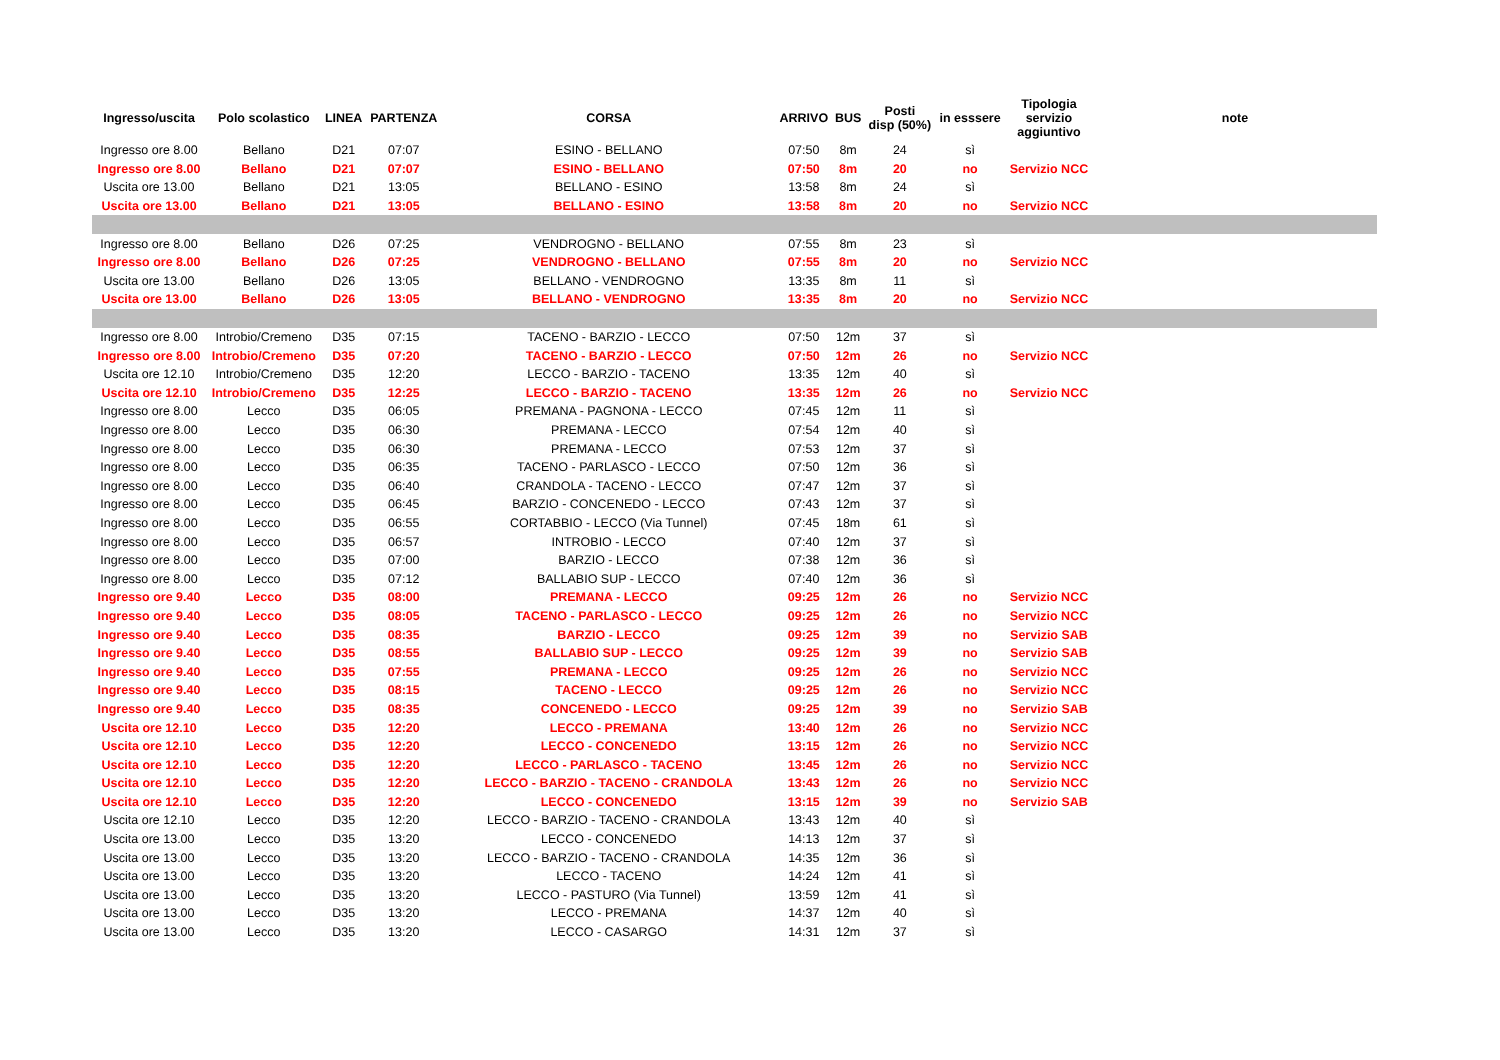| Ingresso/uscita | Polo scolastico | LINEA | PARTENZA | CORSA | ARRIVO | BUS | Posti disp (50%) | in esssere | Tipologia servizio aggiuntivo | note |
| --- | --- | --- | --- | --- | --- | --- | --- | --- | --- | --- |
| Ingresso ore 8.00 | Bellano | D21 | 07:07 | ESINO - BELLANO | 07:50 | 8m | 24 | sì | | |
| Ingresso ore 8.00 | Bellano | D21 | 07:07 | ESINO - BELLANO | 07:50 | 8m | 20 | no | Servizio NCC | |
| Uscita ore 13.00 | Bellano | D21 | 13:05 | BELLANO - ESINO | 13:58 | 8m | 24 | sì | | |
| Uscita ore 13.00 | Bellano | D21 | 13:05 | BELLANO - ESINO | 13:58 | 8m | 20 | no | Servizio NCC | |
| Ingresso ore 8.00 | Bellano | D26 | 07:25 | VENDROGNO - BELLANO | 07:55 | 8m | 23 | sì | | |
| Ingresso ore 8.00 | Bellano | D26 | 07:25 | VENDROGNO - BELLANO | 07:55 | 8m | 20 | no | Servizio NCC | |
| Uscita ore 13.00 | Bellano | D26 | 13:05 | BELLANO - VENDROGNO | 13:35 | 8m | 11 | sì | | |
| Uscita ore 13.00 | Bellano | D26 | 13:05 | BELLANO - VENDROGNO | 13:35 | 8m | 20 | no | Servizio NCC | |
| Ingresso ore 8.00 | Introbio/Cremeno | D35 | 07:15 | TACENO - BARZIO - LECCO | 07:50 | 12m | 37 | sì | | |
| Ingresso ore 8.00 | Introbio/Cremeno | D35 | 07:20 | TACENO - BARZIO - LECCO | 07:50 | 12m | 26 | no | Servizio NCC | |
| Uscita ore 12.10 | Introbio/Cremeno | D35 | 12:20 | LECCO - BARZIO - TACENO | 13:35 | 12m | 40 | sì | | |
| Uscita ore 12.10 | Introbio/Cremeno | D35 | 12:25 | LECCO - BARZIO - TACENO | 13:35 | 12m | 26 | no | Servizio NCC | |
| Ingresso ore 8.00 | Lecco | D35 | 06:05 | PREMANA - PAGNONA - LECCO | 07:45 | 12m | 11 | sì | | |
| Ingresso ore 8.00 | Lecco | D35 | 06:30 | PREMANA - LECCO | 07:54 | 12m | 40 | sì | | |
| Ingresso ore 8.00 | Lecco | D35 | 06:30 | PREMANA - LECCO | 07:53 | 12m | 37 | sì | | |
| Ingresso ore 8.00 | Lecco | D35 | 06:35 | TACENO - PARLASCO - LECCO | 07:50 | 12m | 36 | sì | | |
| Ingresso ore 8.00 | Lecco | D35 | 06:40 | CRANDOLA - TACENO - LECCO | 07:47 | 12m | 37 | sì | | |
| Ingresso ore 8.00 | Lecco | D35 | 06:45 | BARZIO - CONCENEDO - LECCO | 07:43 | 12m | 37 | sì | | |
| Ingresso ore 8.00 | Lecco | D35 | 06:55 | CORTABBIO - LECCO (Via Tunnel) | 07:45 | 18m | 61 | sì | | |
| Ingresso ore 8.00 | Lecco | D35 | 06:57 | INTROBIO - LECCO | 07:40 | 12m | 37 | sì | | |
| Ingresso ore 8.00 | Lecco | D35 | 07:00 | BARZIO - LECCO | 07:38 | 12m | 36 | sì | | |
| Ingresso ore 8.00 | Lecco | D35 | 07:12 | BALLABIO SUP - LECCO | 07:40 | 12m | 36 | sì | | |
| Ingresso ore 9.40 | Lecco | D35 | 08:00 | PREMANA - LECCO | 09:25 | 12m | 26 | no | Servizio NCC | |
| Ingresso ore 9.40 | Lecco | D35 | 08:05 | TACENO - PARLASCO - LECCO | 09:25 | 12m | 26 | no | Servizio NCC | |
| Ingresso ore 9.40 | Lecco | D35 | 08:35 | BARZIO - LECCO | 09:25 | 12m | 39 | no | Servizio SAB | |
| Ingresso ore 9.40 | Lecco | D35 | 08:55 | BALLABIO SUP - LECCO | 09:25 | 12m | 39 | no | Servizio SAB | |
| Ingresso ore 9.40 | Lecco | D35 | 07:55 | PREMANA - LECCO | 09:25 | 12m | 26 | no | Servizio NCC | |
| Ingresso ore 9.40 | Lecco | D35 | 08:15 | TACENO - LECCO | 09:25 | 12m | 26 | no | Servizio NCC | |
| Ingresso ore 9.40 | Lecco | D35 | 08:35 | CONCENEDO - LECCO | 09:25 | 12m | 39 | no | Servizio SAB | |
| Uscita ore 12.10 | Lecco | D35 | 12:20 | LECCO - PREMANA | 13:40 | 12m | 26 | no | Servizio NCC | |
| Uscita ore 12.10 | Lecco | D35 | 12:20 | LECCO - CONCENEDO | 13:15 | 12m | 26 | no | Servizio NCC | |
| Uscita ore 12.10 | Lecco | D35 | 12:20 | LECCO - PARLASCO - TACENO | 13:45 | 12m | 26 | no | Servizio NCC | |
| Uscita ore 12.10 | Lecco | D35 | 12:20 | LECCO - BARZIO - TACENO - CRANDOLA | 13:43 | 12m | 26 | no | Servizio NCC | |
| Uscita ore 12.10 | Lecco | D35 | 12:20 | LECCO - CONCENEDO | 13:15 | 12m | 39 | no | Servizio SAB | |
| Uscita ore 12.10 | Lecco | D35 | 12:20 | LECCO - BARZIO - TACENO - CRANDOLA | 13:43 | 12m | 40 | sì | | |
| Uscita ore 13.00 | Lecco | D35 | 13:20 | LECCO - CONCENEDO | 14:13 | 12m | 37 | sì | | |
| Uscita ore 13.00 | Lecco | D35 | 13:20 | LECCO - BARZIO - TACENO - CRANDOLA | 14:35 | 12m | 36 | sì | | |
| Uscita ore 13.00 | Lecco | D35 | 13:20 | LECCO - TACENO | 14:24 | 12m | 41 | sì | | |
| Uscita ore 13.00 | Lecco | D35 | 13:20 | LECCO - PASTURO (Via Tunnel) | 13:59 | 12m | 41 | sì | | |
| Uscita ore 13.00 | Lecco | D35 | 13:20 | LECCO - PREMANA | 14:37 | 12m | 40 | sì | | |
| Uscita ore 13.00 | Lecco | D35 | 13:20 | LECCO - CASARGO | 14:31 | 12m | 37 | sì | | |